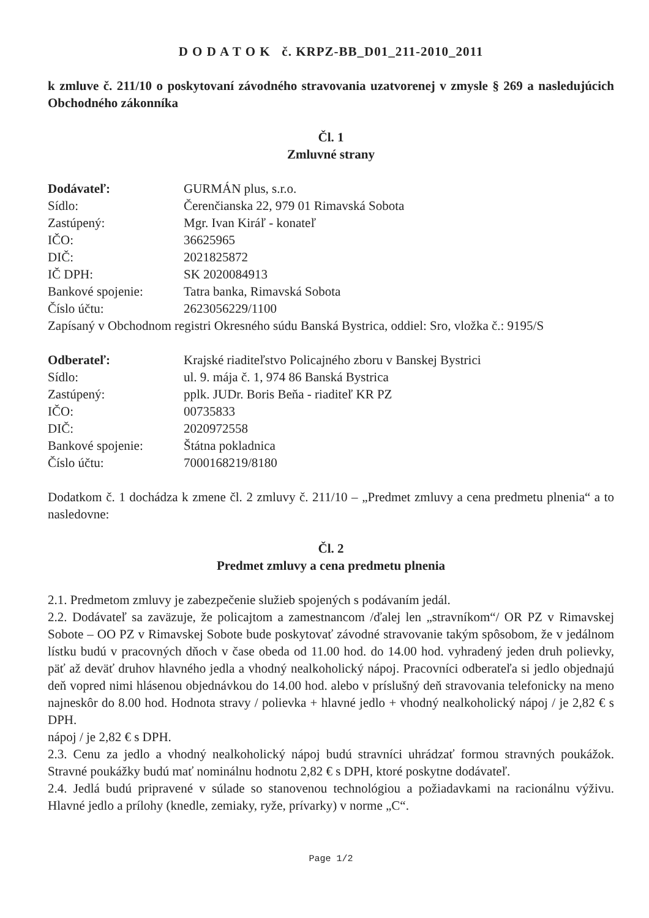D O D A T O K č. KRPZ-BB_D01_211-2010_2011
k zmluve č. 211/10 o poskytovaní závodného stravovania uzatvorenej v zmysle § 269 a nasledujúcich Obchodného zákonníka
Čl. 1
Zmluvné strany
Dodávateľ: GURMÁN plus, s.r.o.
Sídlo: Čerenčianska 22, 979 01 Rimavská Sobota
Zastúpený: Mgr. Ivan Kiráľ - konateľ
IČO: 36625965
DIČ: 2021825872
IČ DPH: SK 2020084913
Bankové spojenie: Tatra banka, Rimavská Sobota
Číslo účtu: 2623056229/1100
Zapísaný v Obchodnom registri Okresného súdu Banská Bystrica, oddiel: Sro, vložka č.: 9195/S
Odberateľ: Krajské riaditeľstvo Policajného zboru v Banskej Bystrici
Sídlo: ul. 9. mája č. 1, 974 86 Banská Bystrica
Zastúpený: pplk. JUDr. Boris Beňa - riaditeľ KR PZ
IČO: 00735833
DIČ: 2020972558
Bankové spojenie: Štátna pokladnica
Číslo účtu: 7000168219/8180
Dodatkom č. 1 dochádza k zmene čl. 2 zmluvy č. 211/10 – „Predmet zmluvy a cena predmetu plnenia“ a to nasledovne:
Čl. 2
Predmet zmluvy a cena predmetu plnenia
2.1. Predmetom zmluvy je zabezpečenie služieb spojených s podávaním jedál.
2.2. Dodávateľ sa zaväzuje, že policajtom a zamestnancom /ďalej len „stravníkom“/ OR PZ v Rimavskej Sobote – OO PZ v Rimavskej Sobote bude poskytovať závodné stravovanie takým spôsobom, že v jedálnom lístku budú v pracovných dňoch v čase obeda od 11.00 hod. do 14.00 hod. vyhradený jeden druh polievky, päť až deväť druhov hlavného jedla a vhodný nealkoholický nápoj. Pracovníci odberateľa si jedlo objednajú deň vopred nimi hlásenou objednávkou do 14.00 hod. alebo v príslušný deň stravovania telefonicky na meno najneskôr do 8.00 hod. Hodnota stravy / polievka + hlavné jedlo + vhodný nealkoholický nápoj / je 2,82 € s DPH.
nápoj / je 2,82 € s DPH.
2.3. Cenu za jedlo a vhodný nealkoholický nápoj budú stravníci uhrádzať formou stravných poukážok. Stravné poukážky budú mať nominálnu hodnotu 2,82 € s DPH, ktoré poskytne dodávateľ.
2.4. Jedlá budú pripravené v súlade so stanovenou technológiou a požiadavkami na racionálnu výživu. Hlavné jedlo a prílohy (knedle, zemiaky, ryže, prívarky) v norme „C“.
Page 1/2